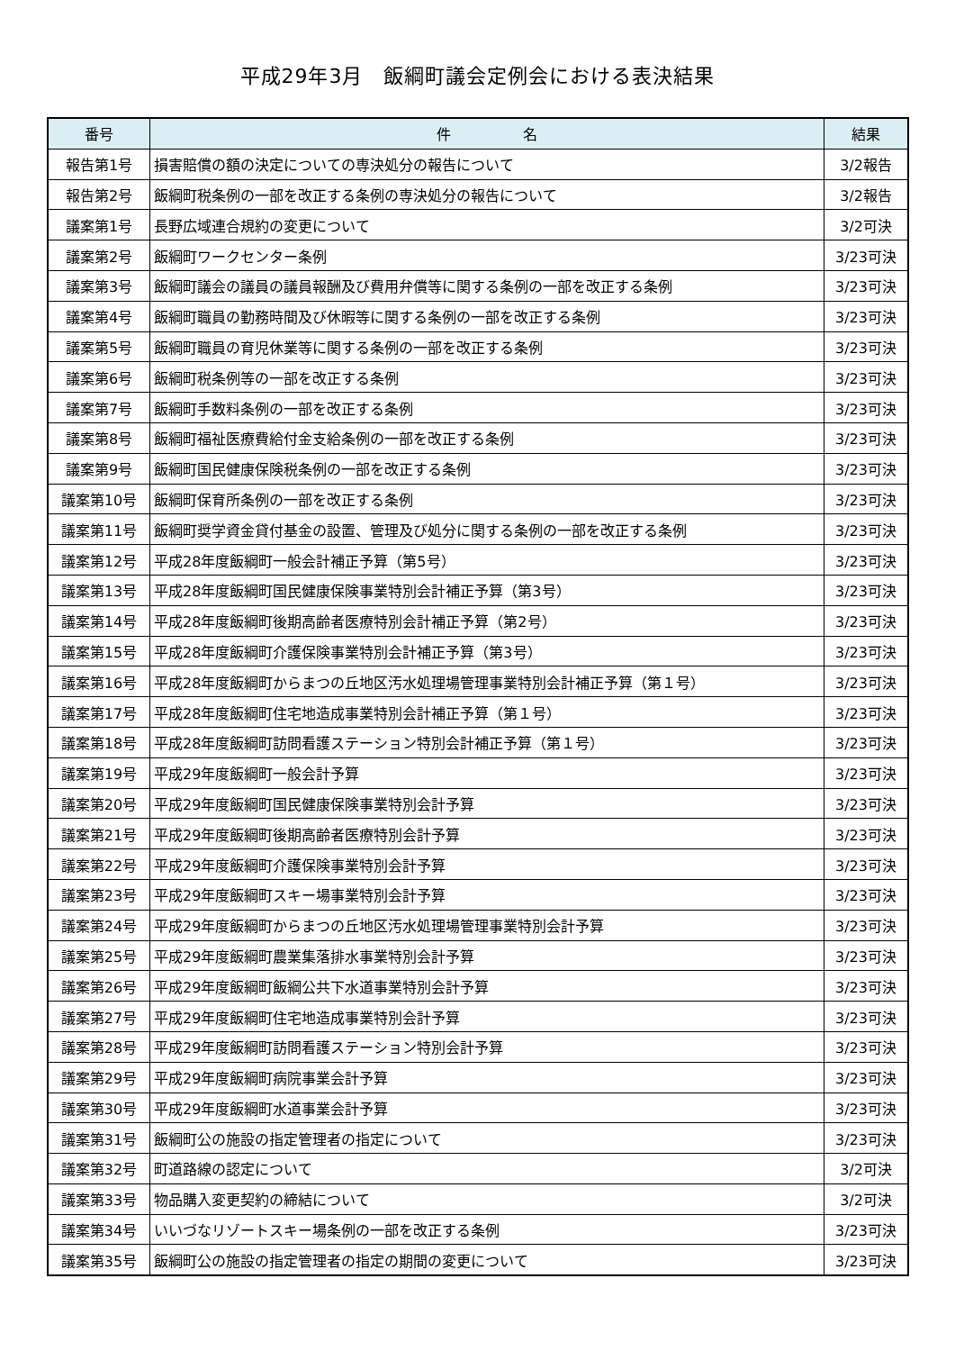平成29年3月　飯綱町議会定例会における表決結果
| 番号 | 件 名 | 結果 |
| --- | --- | --- |
| 報告第1号 | 損害賠償の額の決定についての専決処分の報告について | 3/2報告 |
| 報告第2号 | 飯綱町税条例の一部を改正する条例の専決処分の報告について | 3/2報告 |
| 議案第1号 | 長野広域連合規約の変更について | 3/2可決 |
| 議案第2号 | 飯綱町ワークセンター条例 | 3/23可決 |
| 議案第3号 | 飯綱町議会の議員の議員報酬及び費用弁償等に関する条例の一部を改正する条例 | 3/23可決 |
| 議案第4号 | 飯綱町職員の勤務時間及び休暇等に関する条例の一部を改正する条例 | 3/23可決 |
| 議案第5号 | 飯綱町職員の育児休業等に関する条例の一部を改正する条例 | 3/23可決 |
| 議案第6号 | 飯綱町税条例等の一部を改正する条例 | 3/23可決 |
| 議案第7号 | 飯綱町手数料条例の一部を改正する条例 | 3/23可決 |
| 議案第8号 | 飯綱町福祉医療費給付金支給条例の一部を改正する条例 | 3/23可決 |
| 議案第9号 | 飯綱町国民健康保険税条例の一部を改正する条例 | 3/23可決 |
| 議案第10号 | 飯綱町保育所条例の一部を改正する条例 | 3/23可決 |
| 議案第11号 | 飯綱町奨学資金貸付基金の設置、管理及び処分に関する条例の一部を改正する条例 | 3/23可決 |
| 議案第12号 | 平成28年度飯綱町一般会計補正予算（第5号） | 3/23可決 |
| 議案第13号 | 平成28年度飯綱町国民健康保険事業特別会計補正予算（第3号） | 3/23可決 |
| 議案第14号 | 平成28年度飯綱町後期高齢者医療特別会計補正予算（第2号） | 3/23可決 |
| 議案第15号 | 平成28年度飯綱町介護保険事業特別会計補正予算（第3号） | 3/23可決 |
| 議案第16号 | 平成28年度飯綱町からまつの丘地区汚水処理場管理事業特別会計補正予算（第１号） | 3/23可決 |
| 議案第17号 | 平成28年度飯綱町住宅地造成事業特別会計補正予算（第１号） | 3/23可決 |
| 議案第18号 | 平成28年度飯綱町訪問看護ステーション特別会計補正予算（第１号） | 3/23可決 |
| 議案第19号 | 平成29年度飯綱町一般会計予算 | 3/23可決 |
| 議案第20号 | 平成29年度飯綱町国民健康保険事業特別会計予算 | 3/23可決 |
| 議案第21号 | 平成29年度飯綱町後期高齢者医療特別会計予算 | 3/23可決 |
| 議案第22号 | 平成29年度飯綱町介護保険事業特別会計予算 | 3/23可決 |
| 議案第23号 | 平成29年度飯綱町スキー場事業特別会計予算 | 3/23可決 |
| 議案第24号 | 平成29年度飯綱町からまつの丘地区汚水処理場管理事業特別会計予算 | 3/23可決 |
| 議案第25号 | 平成29年度飯綱町農業集落排水事業特別会計予算 | 3/23可決 |
| 議案第26号 | 平成29年度飯綱町飯綱公共下水道事業特別会計予算 | 3/23可決 |
| 議案第27号 | 平成29年度飯綱町住宅地造成事業特別会計予算 | 3/23可決 |
| 議案第28号 | 平成29年度飯綱町訪問看護ステーション特別会計予算 | 3/23可決 |
| 議案第29号 | 平成29年度飯綱町病院事業会計予算 | 3/23可決 |
| 議案第30号 | 平成29年度飯綱町水道事業会計予算 | 3/23可決 |
| 議案第31号 | 飯綱町公の施設の指定管理者の指定について | 3/23可決 |
| 議案第32号 | 町道路線の認定について | 3/2可決 |
| 議案第33号 | 物品購入変更契約の締結について | 3/2可決 |
| 議案第34号 | いいづなリゾートスキー場条例の一部を改正する条例 | 3/23可決 |
| 議案第35号 | 飯綱町公の施設の指定管理者の指定の期間の変更について | 3/23可決 |